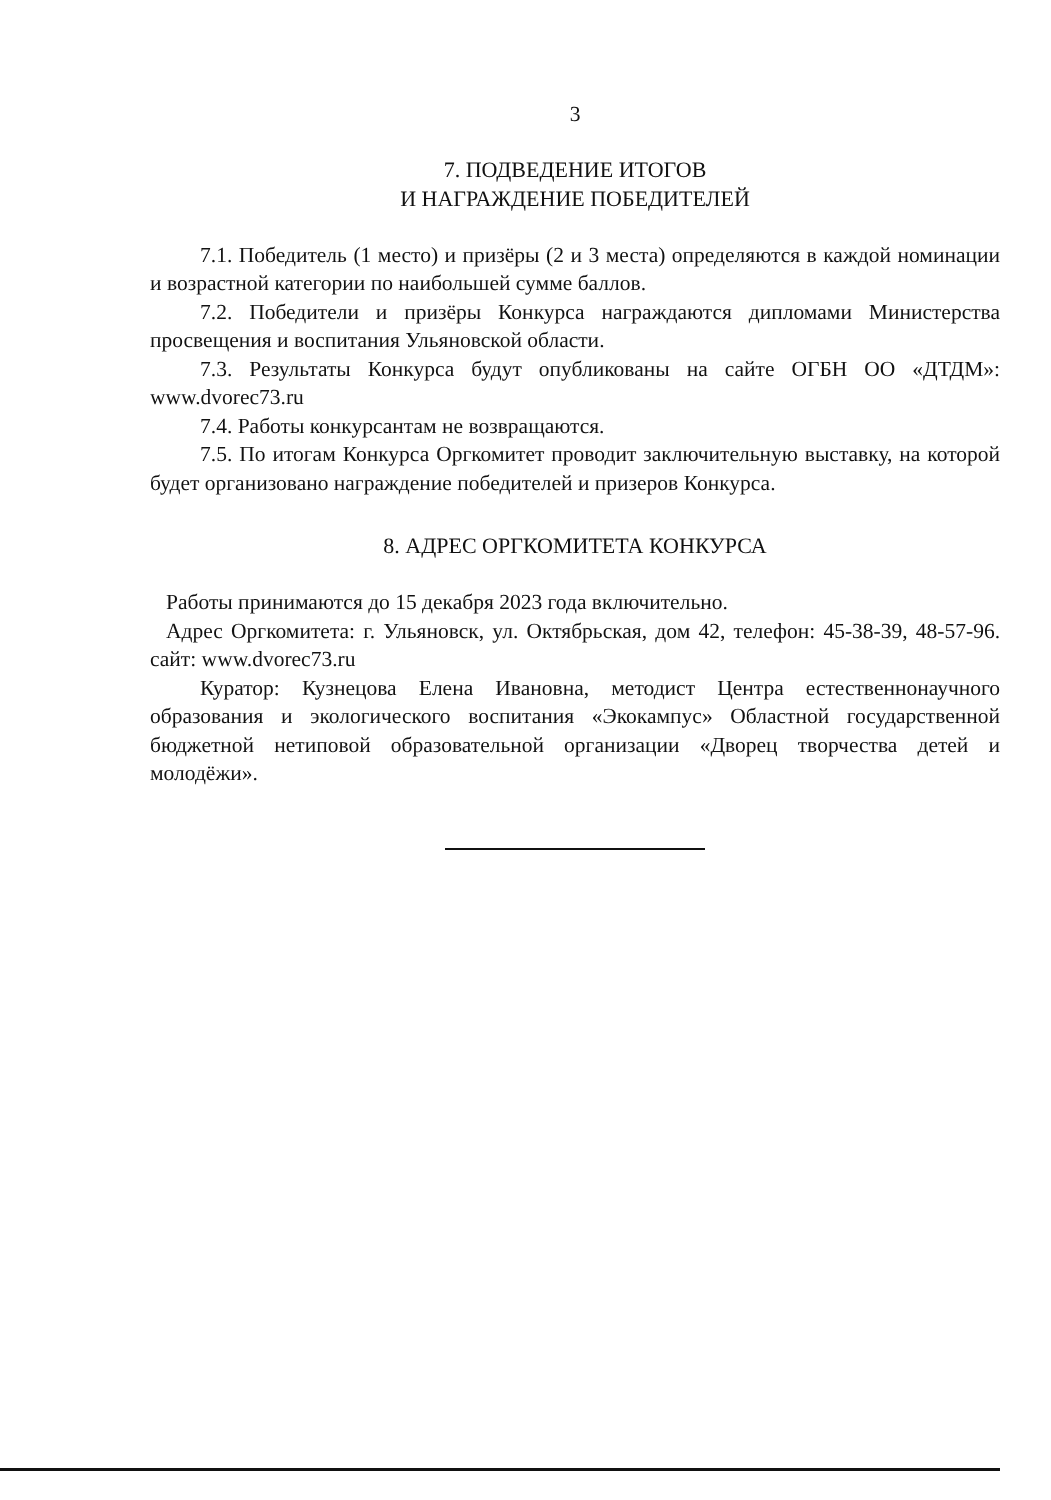3
7. ПОДВЕДЕНИЕ ИТОГОВ
И НАГРАЖДЕНИЕ ПОБЕДИТЕЛЕЙ
7.1. Победитель (1 место) и призёры (2 и 3 места) определяются в каждой номинации и возрастной категории по наибольшей сумме баллов.
7.2. Победители и призёры Конкурса награждаются дипломами Министерства просвещения и воспитания Ульяновской области.
7.3. Результаты Конкурса будут опубликованы на сайте ОГБН ОО «ДТДМ»: www.dvorec73.ru
7.4. Работы конкурсантам не возвращаются.
7.5. По итогам Конкурса Оргкомитет проводит заключительную выставку, на которой будет организовано награждение победителей и призеров Конкурса.
8. АДРЕС ОРГКОМИТЕТА КОНКУРСА
Работы принимаются до 15 декабря 2023 года включительно.
Адрес Оргкомитета: г. Ульяновск, ул. Октябрьская, дом 42, телефон: 45-38-39, 48-57-96. сайт: www.dvorec73.ru
Куратор: Кузнецова Елена Ивановна, методист Центра естественнонаучного образования и экологического воспитания «Экокампус» Областной государственной бюджетной нетиповой образовательной организации «Дворец творчества детей и молодёжи».